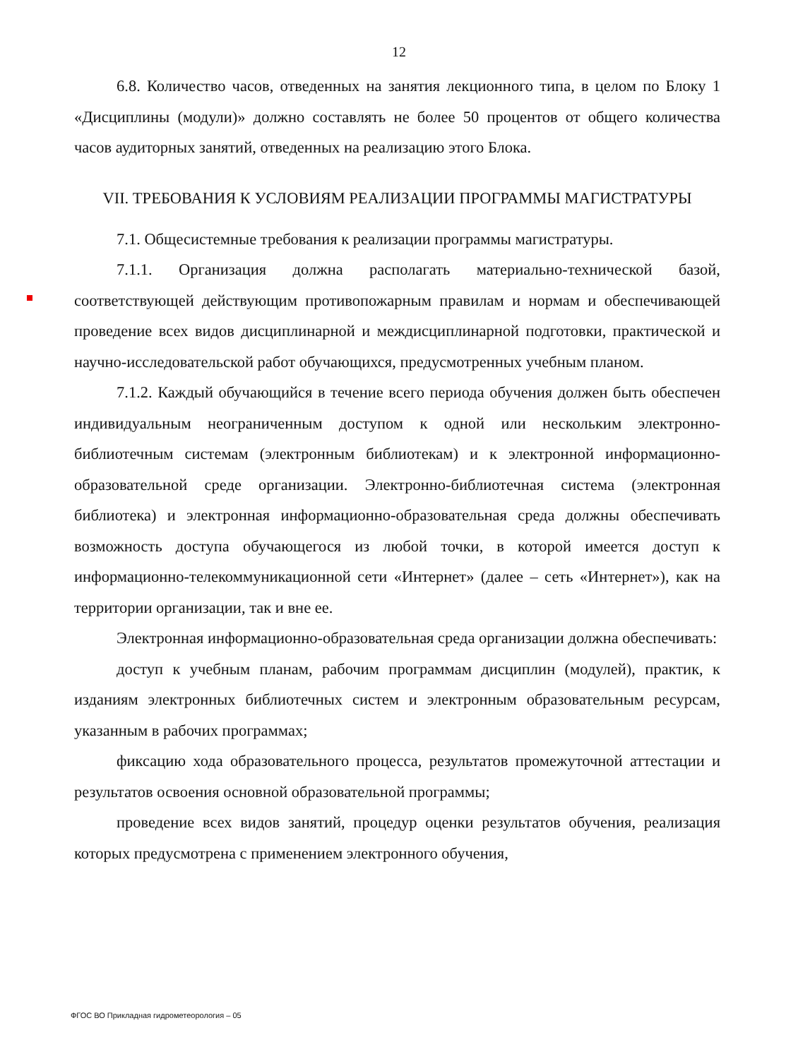12
6.8. Количество часов, отведенных на занятия лекционного типа, в целом по Блоку 1 «Дисциплины (модули)» должно составлять не более 50 процентов от общего количества часов аудиторных занятий, отведенных на реализацию этого Блока.
VII. ТРЕБОВАНИЯ К УСЛОВИЯМ РЕАЛИЗАЦИИ ПРОГРАММЫ МАГИСТРАТУРЫ
7.1. Общесистемные требования к реализации программы магистратуры.
7.1.1. Организация должна располагать материально-технической базой, соответствующей действующим противопожарным правилам и нормам и обеспечивающей проведение всех видов дисциплинарной и междисциплинарной подготовки, практической и научно-исследовательской работ обучающихся, предусмотренных учебным планом.
7.1.2. Каждый обучающийся в течение всего периода обучения должен быть обеспечен индивидуальным неограниченным доступом к одной или нескольким электронно-библиотечным системам (электронным библиотекам) и к электронной информационно-образовательной среде организации. Электронно-библиотечная система (электронная библиотека) и электронная информационно-образовательная среда должны обеспечивать возможность доступа обучающегося из любой точки, в которой имеется доступ к информационно-телекоммуникационной сети «Интернет» (далее – сеть «Интернет»), как на территории организации, так и вне ее.
Электронная информационно-образовательная среда организации должна обеспечивать:
доступ к учебным планам, рабочим программам дисциплин (модулей), практик, к изданиям электронных библиотечных систем и электронным образовательным ресурсам, указанным в рабочих программах;
фиксацию хода образовательного процесса, результатов промежуточной аттестации и результатов освоения основной образовательной программы;
проведение всех видов занятий, процедур оценки результатов обучения, реализация которых предусмотрена с применением электронного обучения,
ФГОС ВО Прикладная гидрометеорология – 05